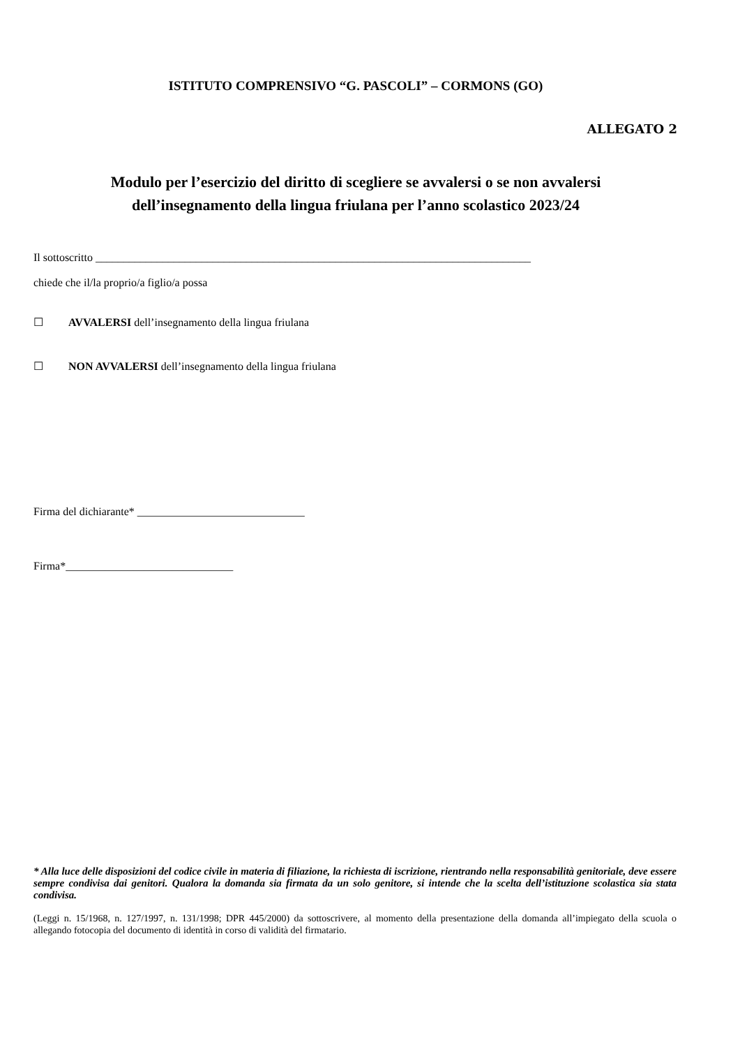ISTITUTO COMPRENSIVO “G. PASCOLI” – CORMONS (GO)
ALLEGATO 2
Modulo per l’esercizio del diritto di scegliere se avvalersi o se non avvalersi
dell’insegnamento della lingua friulana per l’anno scolastico 2023/24
Il sottoscritto ______________________________________________________________________________
chiede che il/la proprio/a figlio/a possa
☐ AVVALERSI dell’insegnamento della lingua friulana
☐ NON AVVALERSI dell’insegnamento della lingua friulana
Firma del dichiarante* ______________________________
Firma*______________________________
* Alla luce delle disposizioni del codice civile in materia di filiazione, la richiesta di iscrizione, rientrando nella responsabilità genitoriale, deve essere sempre condivisa dai genitori. Qualora la domanda sia firmata da un solo genitore, si intende che la scelta dell’istituzione scolastica sia stata condivisa.
(Leggi n. 15/1968, n. 127/1997, n. 131/1998; DPR 445/2000) da sottoscrivere, al momento della presentazione della domanda all’impiegato della scuola o allegando fotocopia del documento di identità in corso di validità del firmatario.